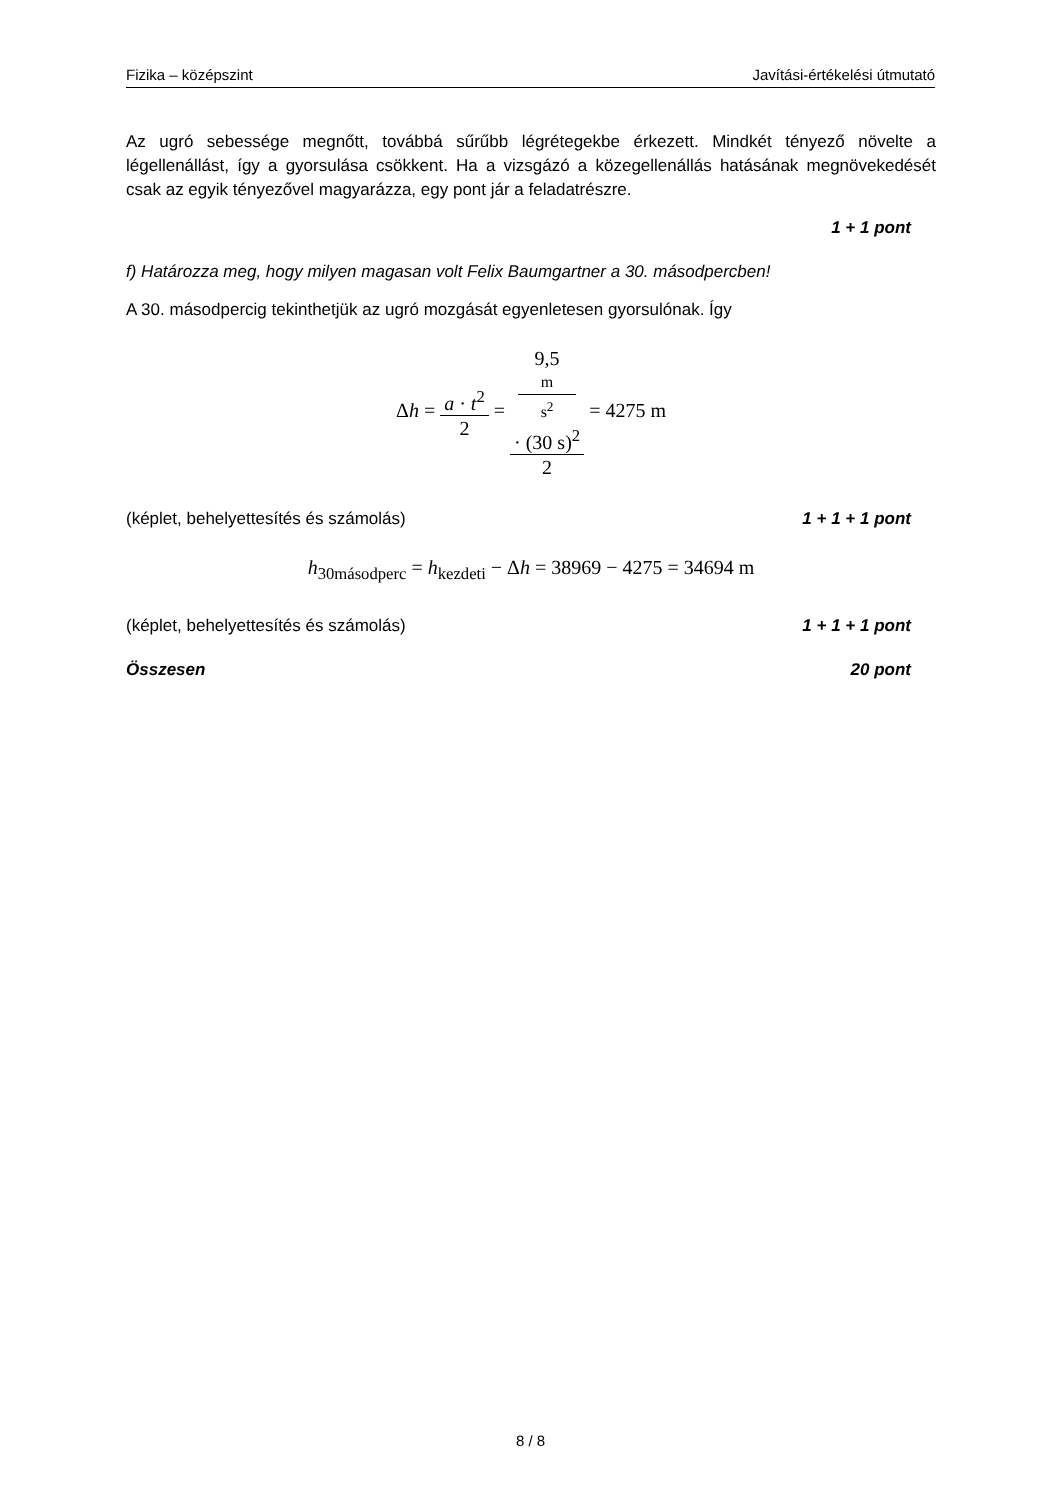Fizika – középszint Javítási-értékelési útmutató
Az ugró sebessége megnőtt, továbbá sűrűbb légrétegekbe érkezett. Mindkét tényező növelte a légellenállást, így a gyorsulása csökkent. Ha a vizsgázó a közegellenállás hatásának megnövekedését csak az egyik tényezővel magyarázza, egy pont jár a feladatrészre.
1 + 1 pont
f) Határozza meg, hogy milyen magasan volt Felix Baumgartner a 30. másodpercben!
A 30. másodpercig tekinthetjük az ugró mozgását egyenletesen gyorsulónak. Így
Δh = a · t<sup>2</sup> 2 = 9,5
m
s<sup>2</sup>
· (30 s)<sup>2</sup> 2 = 4275 m
(képlet, behelyettesítés és számolás) 1 + 1 + 1 pont
h<sub>30másodperc</sub> = h<sub>kezdeti</sub> − Δh = 38969 − 4275 = 34694 m
(képlet, behelyettesítés és számolás) 1 + 1 + 1 pont
Összesen 20 pont
8 / 8